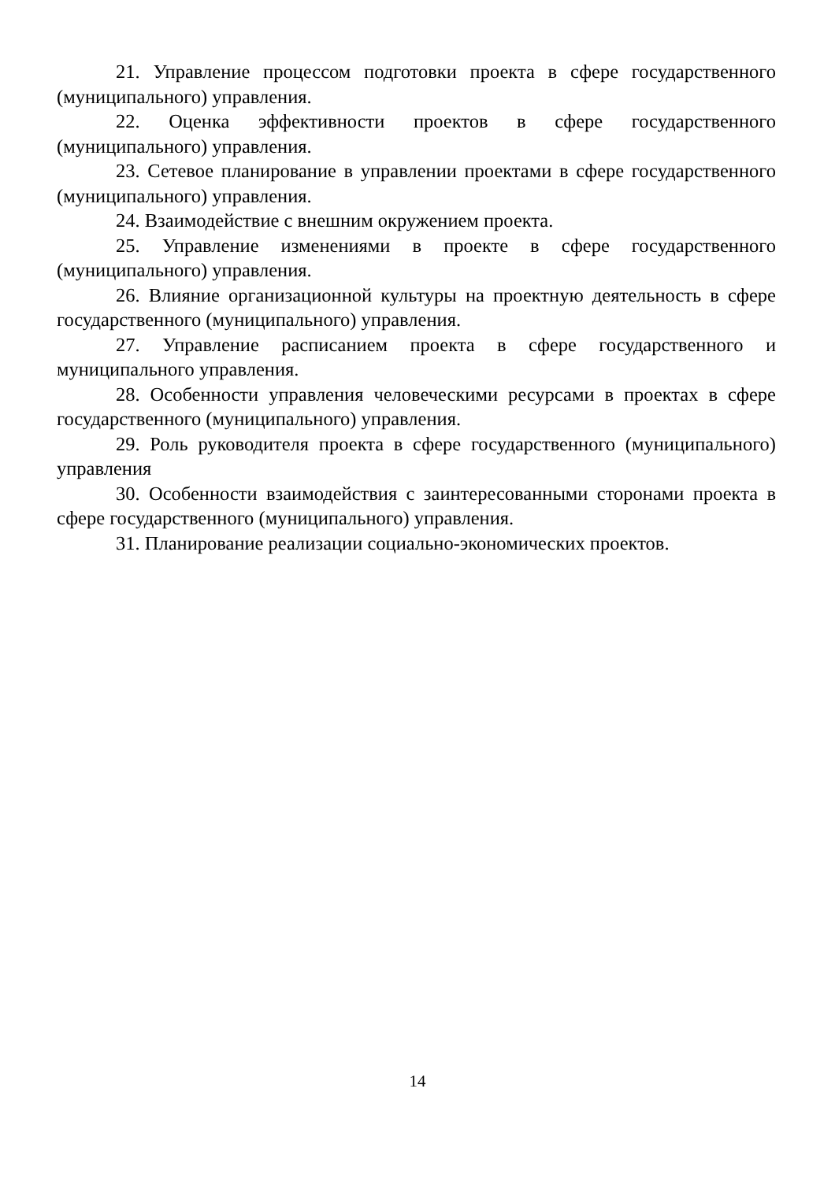21. Управление процессом подготовки проекта в сфере государственного (муниципального) управления.
22. Оценка эффективности проектов в сфере государственного (муниципального) управления.
23. Сетевое планирование в управлении проектами в сфере государственного (муниципального) управления.
24. Взаимодействие с внешним окружением проекта.
25. Управление изменениями в проекте в сфере государственного (муниципального) управления.
26. Влияние организационной культуры на проектную деятельность в сфере государственного (муниципального) управления.
27. Управление расписанием проекта в сфере государственного и муниципального управления.
28. Особенности управления человеческими ресурсами в проектах в сфере государственного (муниципального) управления.
29. Роль руководителя проекта в сфере государственного (муниципального) управления
30. Особенности взаимодействия с заинтересованными сторонами проекта в сфере государственного (муниципального) управления.
31. Планирование реализации социально-экономических проектов.
14